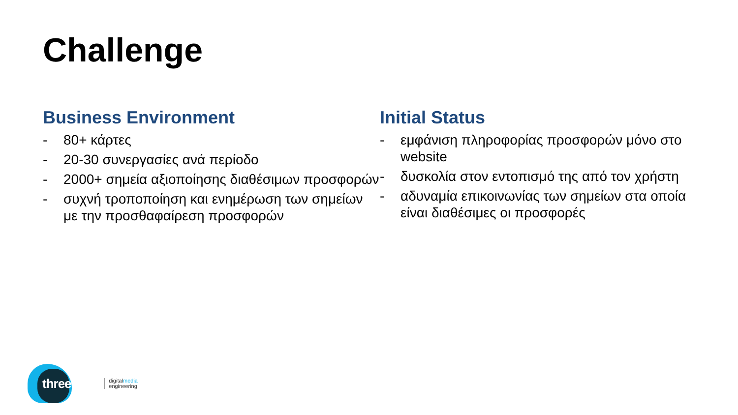Challenge
Business Environment
- 80+ κάρτες
- 20-30 συνεργασίες ανά περίοδο
- 2000+ σημεία αξιοποίησης διαθέσιμων προσφορών
- συχνή τροποποίηση και ενημέρωση των σημείων με την προσθαφαίρεση προσφορών
Initial Status
- εμφάνιση πληροφορίας προσφορών μόνο στο website
- δυσκολία στον εντοπισμό της από τον χρήστη
- αδυναμία επικοινωνίας των σημείων στα οποία είναι διαθέσιμες οι προσφορές
threenitas digitalmedia
engineering